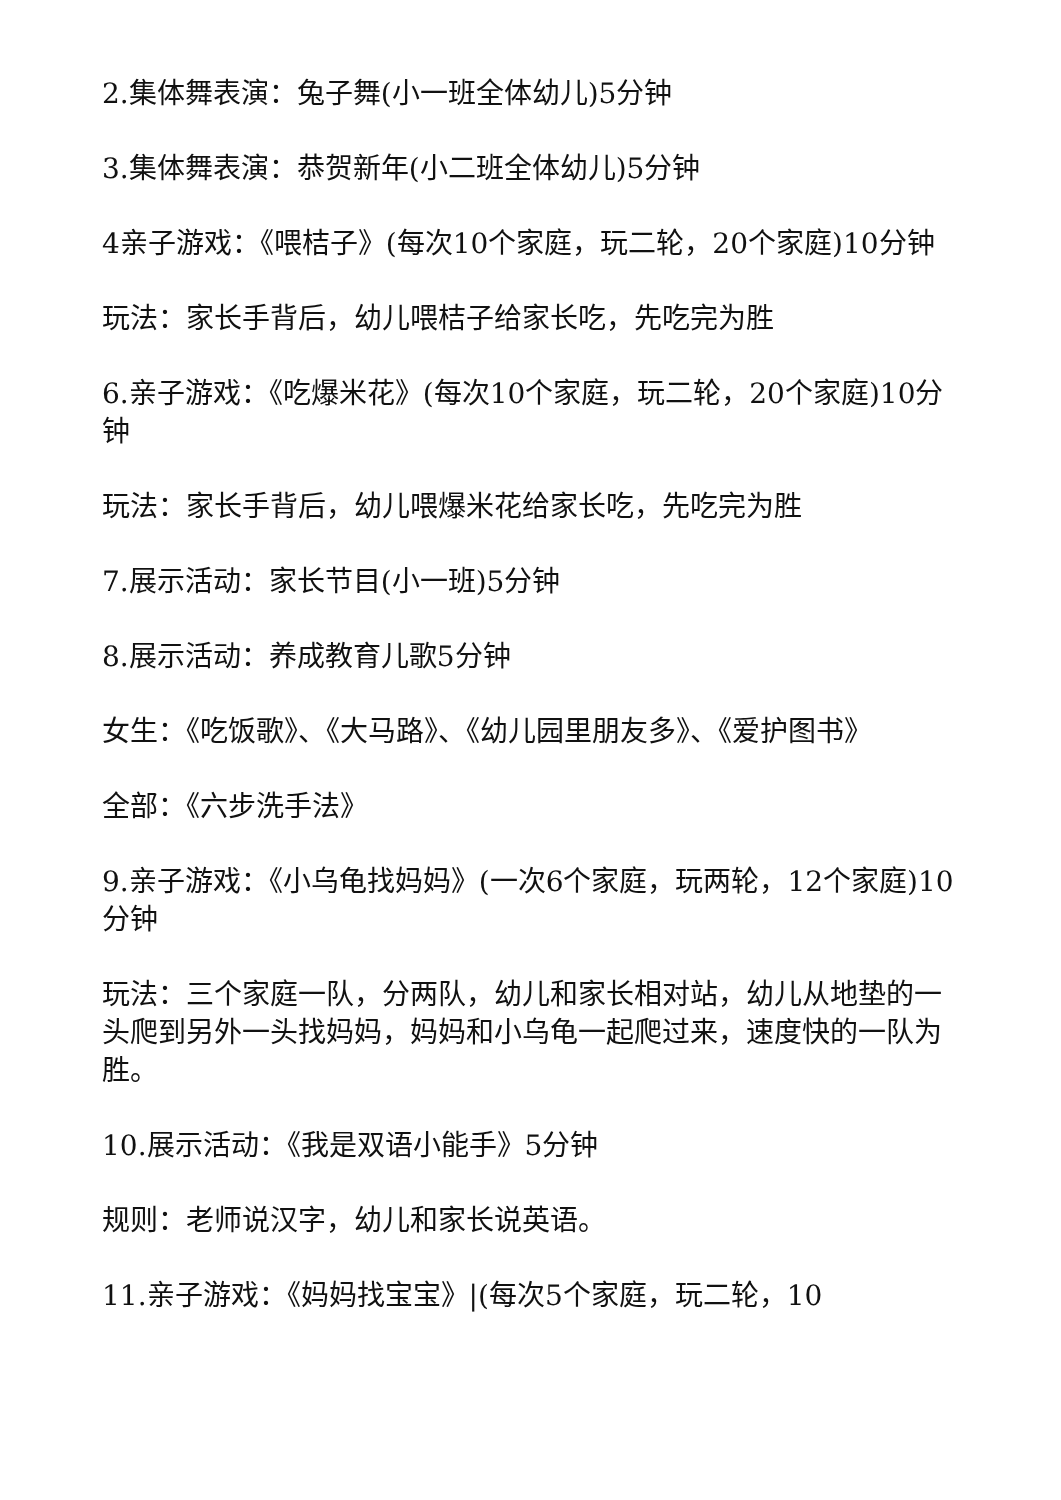2.集体舞表演：兔子舞(小一班全体幼儿)5分钟
3.集体舞表演：恭贺新年(小二班全体幼儿)5分钟
4亲子游戏：《喂桔子》(每次10个家庭，玩二轮，20个家庭)10分钟
玩法：家长手背后，幼儿喂桔子给家长吃，先吃完为胜
6.亲子游戏：《吃爆米花》(每次10个家庭，玩二轮，20个家庭)10分钟
玩法：家长手背后，幼儿喂爆米花给家长吃，先吃完为胜
7.展示活动：家长节目(小一班)5分钟
8.展示活动：养成教育儿歌5分钟
女生：《吃饭歌》、《大马路》、《幼儿园里朋友多》、《爱护图书》
全部：《六步洗手法》
9.亲子游戏：《小乌龟找妈妈》(一次6个家庭，玩两轮，12个家庭)10分钟
玩法：三个家庭一队，分两队，幼儿和家长相对站，幼儿从地垫的一头爬到另外一头找妈妈，妈妈和小乌龟一起爬过来，速度快的一队为胜。
10.展示活动：《我是双语小能手》5分钟
规则：老师说汉字，幼儿和家长说英语。
11.亲子游戏：《妈妈找宝宝》|(每次5个家庭，玩二轮，10